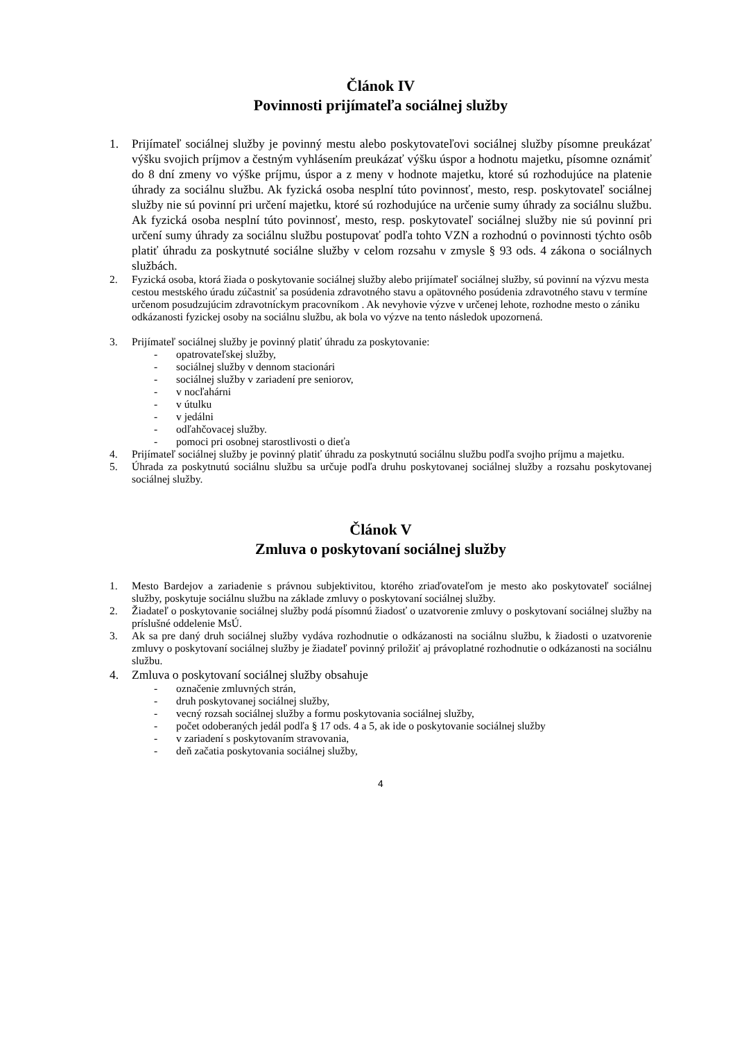Článok IV
Povinnosti prijímateľa sociálnej služby
1. Prijímateľ sociálnej služby je povinný mestu alebo poskytovateľovi sociálnej služby písomne preukázať výšku svojich príjmov a čestným vyhlásením preukázať výšku úspor a hodnotu majetku, písomne oznámiť do 8 dní zmeny vo výške príjmu, úspor a z meny v hodnote majetku, ktoré sú rozhodujúce na platenie úhrady za sociálnu službu. Ak fyzická osoba nesplní túto povinnosť, mesto, resp. poskytovateľ sociálnej služby nie sú povinní pri určení majetku, ktoré sú rozhodujúce na určenie sumy úhrady za sociálnu službu. Ak fyzická osoba nesplní túto povinnosť, mesto, resp. poskytovateľ sociálnej služby nie sú povinní pri určení sumy úhrady za sociálnu službu postupovať podľa tohto VZN a rozhodnú o povinnosti týchto osôb platiť úhradu za poskytnuté sociálne služby v celom rozsahu v zmysle § 93 ods. 4 zákona o sociálnych službách.
2. Fyzická osoba, ktorá žiada o poskytovanie sociálnej služby alebo prijímateľ sociálnej služby, sú povinní na výzvu mesta cestou mestského úradu zúčastniť sa posúdenia zdravotného stavu a opätovného posúdenia zdravotného stavu v termíne určenom posudzujúcim zdravotníckym pracovníkom . Ak nevyhovie výzve v určenej lehote, rozhodne mesto o zániku odkázanosti fyzickej osoby na sociálnu službu, ak bola vo výzve na tento následok upozornená.
3. Prijímateľ sociálnej služby je povinný platiť úhradu za poskytovanie:
- opatrovateľskej služby,
- sociálnej služby v dennom stacionári
- sociálnej služby v zariadení pre seniorov,
- v nocľahárni
- v útulku
- v jedálni
- odľahčovacej služby.
- pomoci pri osobnej starostlivosti o dieťa
4. Prijímateľ sociálnej služby je povinný platiť úhradu za poskytnutú sociálnu službu podľa svojho príjmu a majetku.
5. Úhrada za poskytnutú sociálnu službu sa určuje podľa druhu poskytovanej sociálnej služby a rozsahu poskytovanej sociálnej služby.
Článok V
Zmluva o poskytovaní sociálnej služby
1. Mesto Bardejov a zariadenie s právnou subjektivitou, ktorého zriaďovateľom je mesto ako poskytovateľ sociálnej služby, poskytuje sociálnu službu na základe zmluvy o poskytovaní sociálnej služby.
2. Žiadateľ o poskytovanie sociálnej služby podá písomnú žiadosť o uzatvorenie zmluvy o poskytovaní sociálnej služby na príslušné oddelenie MsÚ.
3. Ak sa pre daný druh sociálnej služby vydáva rozhodnutie o odkázanosti na sociálnu službu, k žiadosti o uzatvorenie zmluvy o poskytovaní sociálnej služby je žiadateľ povinný priložiť aj právoplatné rozhodnutie o odkázanosti na sociálnu službu.
4. Zmluva o poskytovaní sociálnej služby obsahuje
- označenie zmluvných strán,
- druh poskytovanej sociálnej služby,
- vecný rozsah sociálnej služby a formu poskytovania sociálnej služby,
- počet odoberaných jedál podľa § 17 ods. 4 a 5, ak ide o poskytovanie sociálnej služby
- v zariadení s poskytovaním stravovania,
- deň začatia poskytovania sociálnej služby,
4